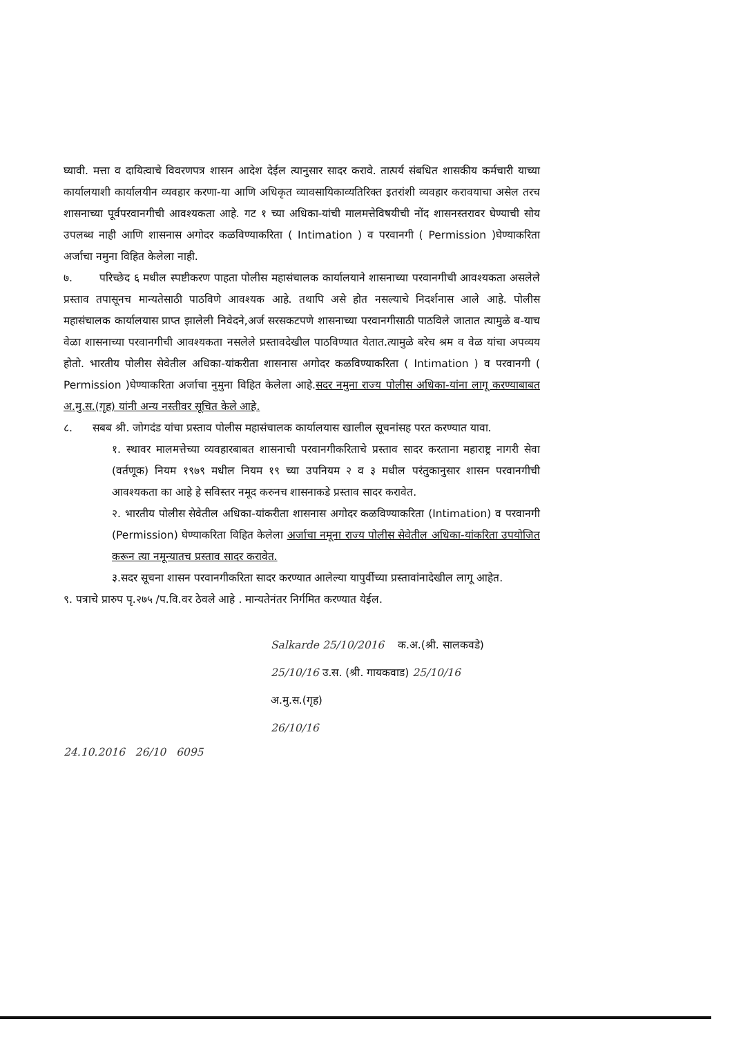घ्यावी. मत्ता व दायित्वाचे विवरणपत्र शासन आदेश देईल त्यानुसार सादर करावे. तात्पर्य संबधित शासकीय कर्मचारी याच्या कार्यालयाशी कार्यालयीन व्यवहार करणा-या आणि अधिकृत व्यावसायिकाव्यतिरिक्त इतरांशी व्यवहार करावयाचा असेल तरच शासनाच्या पूर्वपरवानगीची आवश्यकता आहे. गट १ च्या अधिका-यांची मालमत्तेविषयीची नोंद शासनस्तरावर घेण्याची सोय उपलब्ध नाही आणि शासनास अगोदर कळविण्याकरिता ( Intimation ) व परवानगी ( Permission )घेण्याकरिता अर्जाचा नमुना विहित केलेला नाही.
७. परिच्छेद ६ मधील स्पष्टीकरण पाहता पोलीस महासंचालक कार्यालयाने शासनाच्या परवानगीची आवश्यकता असलेले प्रस्ताव तपासूनच मान्यतेसाठी पाठविणे आवश्यक आहे. तथापि असे होत नसल्याचे निदर्शनास आले आहे. पोलीस महासंचालक कार्यालयास प्राप्त झालेली निवेदने,अर्ज सरसकटपणे शासनाच्या परवानगीसाठी पाठविले जातात त्यामुळे ब-याच वेळा शासनाच्या परवानगीची आवश्यकता नसलेले प्रस्तावदेखील पाठविण्यात येतात.त्यामुळे बरेच श्रम व वेळ यांचा अपव्यय होतो. भारतीय पोलीस सेवेतील अधिका-यांकरीता शासनास अगोदर कळविण्याकरिता ( Intimation ) व परवानगी ( Permission )घेण्याकरिता अर्जाचा नुमुना विहित केलेला आहे.सदर नमुना राज्य पोलीस अधिका-यांना लागू करण्याबाबत अ.मु.स.(गृह) यांनी अन्य नस्तीवर सूचित केले आहे.
८. सबब श्री. जोगदंड यांचा प्रस्ताव पोलीस महासंचालक कार्यालयास खालील सूचनांसह परत करण्यात यावा.
१. स्थावर मालमत्तेच्या व्यवहारबाबत शासनाची परवानगीकरिताचे प्रस्ताव सादर करताना महाराष्ट्र नागरी सेवा (वर्तणूक) नियम १९७९ मधील नियम १९ च्या उपनियम २ व ३ मधील परंतुकानुसार शासन परवानगीची आवश्यकता का आहे हे सविस्तर नमूद करुनच शासनाकडे प्रस्ताव सादर करावेत.
२. भारतीय पोलीस सेवेतील अधिका-यांकरीता शासनास अगोदर कळविण्याकरिता (Intimation) व परवानगी (Permission) घेण्याकरिता विहित केलेला अर्जाचा नमूना राज्य पोलीस सेवेतील अधिका-यांकरिता उपयोजित करून त्या नमून्यातच प्रस्ताव सादर करावेत.
३.सदर सूचना शासन परवानगीकरिता सादर करण्यात आलेल्या यापुर्वीच्या प्रस्तावांनादेखील लागू आहेत.
९. पत्राचे प्रारुप पृ.२७५ /प.वि.वर ठेवले आहे . मान्यतेनंतर निर्गमित करण्यात येईल.
Salkarde 25/10/2016 क.अ.(श्री. सालकवडे)
25/10/16 उ.स. (श्री. गायकवाड) 25/10/16
अ.मु.स.(गृह)
26/10/16
24.10.2016 26/10 6095